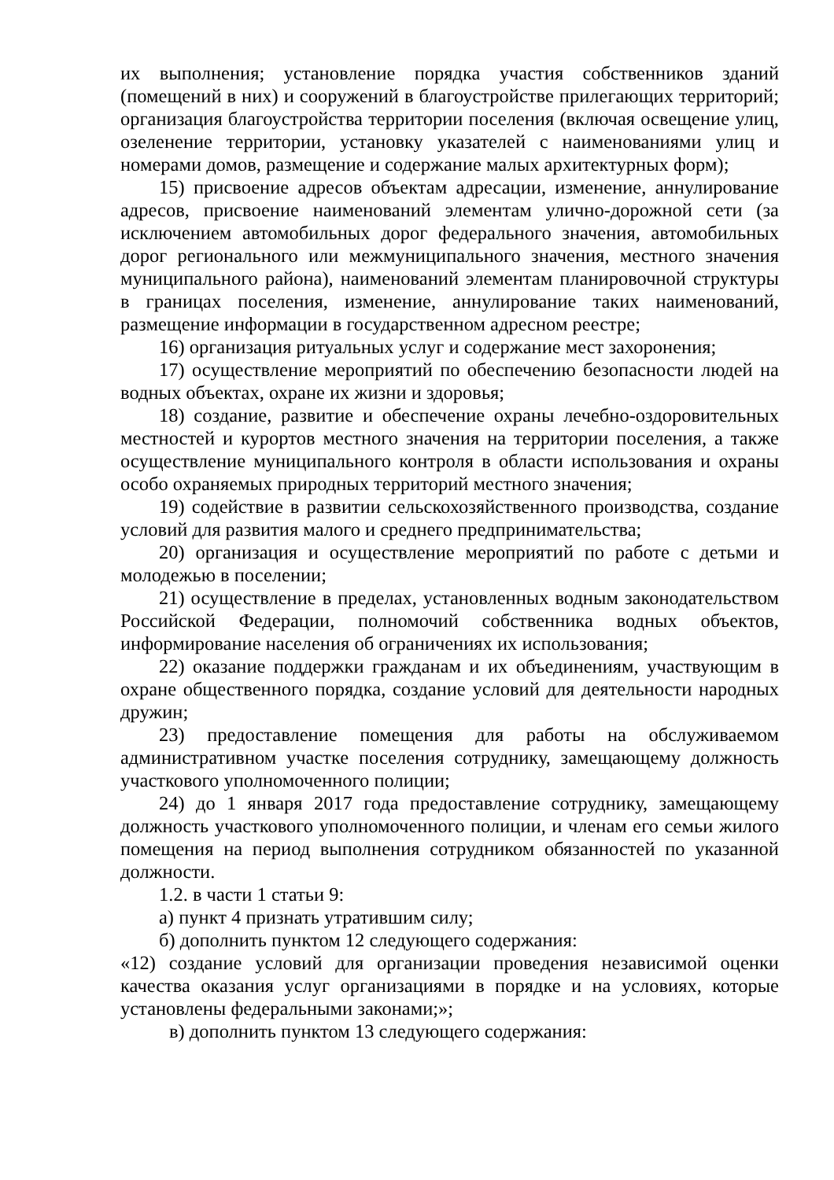их выполнения; установление порядка участия собственников зданий (помещений в них) и сооружений в благоустройстве прилегающих территорий; организация благоустройства территории поселения (включая освещение улиц, озеленение территории, установку указателей с наименованиями улиц и номерами домов, размещение и содержание малых архитектурных форм);
15) присвоение адресов объектам адресации, изменение, аннулирование адресов, присвоение наименований элементам улично-дорожной сети (за исключением автомобильных дорог федерального значения, автомобильных дорог регионального или межмуниципального значения, местного значения муниципального района), наименований элементам планировочной структуры в границах поселения, изменение, аннулирование таких наименований, размещение информации в государственном адресном реестре;
16) организация ритуальных услуг и содержание мест захоронения;
17) осуществление мероприятий по обеспечению безопасности людей на водных объектах, охране их жизни и здоровья;
18) создание, развитие и обеспечение охраны лечебно-оздоровительных местностей и курортов местного значения на территории поселения, а также осуществление муниципального контроля в области использования и охраны особо охраняемых природных территорий местного значения;
19) содействие в развитии сельскохозяйственного производства, создание условий для развития малого и среднего предпринимательства;
20) организация и осуществление мероприятий по работе с детьми и молодежью в поселении;
21) осуществление в пределах, установленных водным законодательством Российской Федерации, полномочий собственника водных объектов, информирование населения об ограничениях их использования;
22) оказание поддержки гражданам и их объединениям, участвующим в охране общественного порядка, создание условий для деятельности народных дружин;
23) предоставление помещения для работы на обслуживаемом административном участке поселения сотруднику, замещающему должность участкового уполномоченного полиции;
24) до 1 января 2017 года предоставление сотруднику, замещающему должность участкового уполномоченного полиции, и членам его семьи жилого помещения на период выполнения сотрудником обязанностей по указанной должности.
1.2. в части 1 статьи 9:
а) пункт 4 признать утратившим силу;
б) дополнить пунктом 12 следующего содержания:
«12) создание условий для организации проведения независимой оценки качества оказания услуг организациями в порядке и на условиях, которые установлены федеральными законами;»;
в) дополнить пунктом 13 следующего содержания: